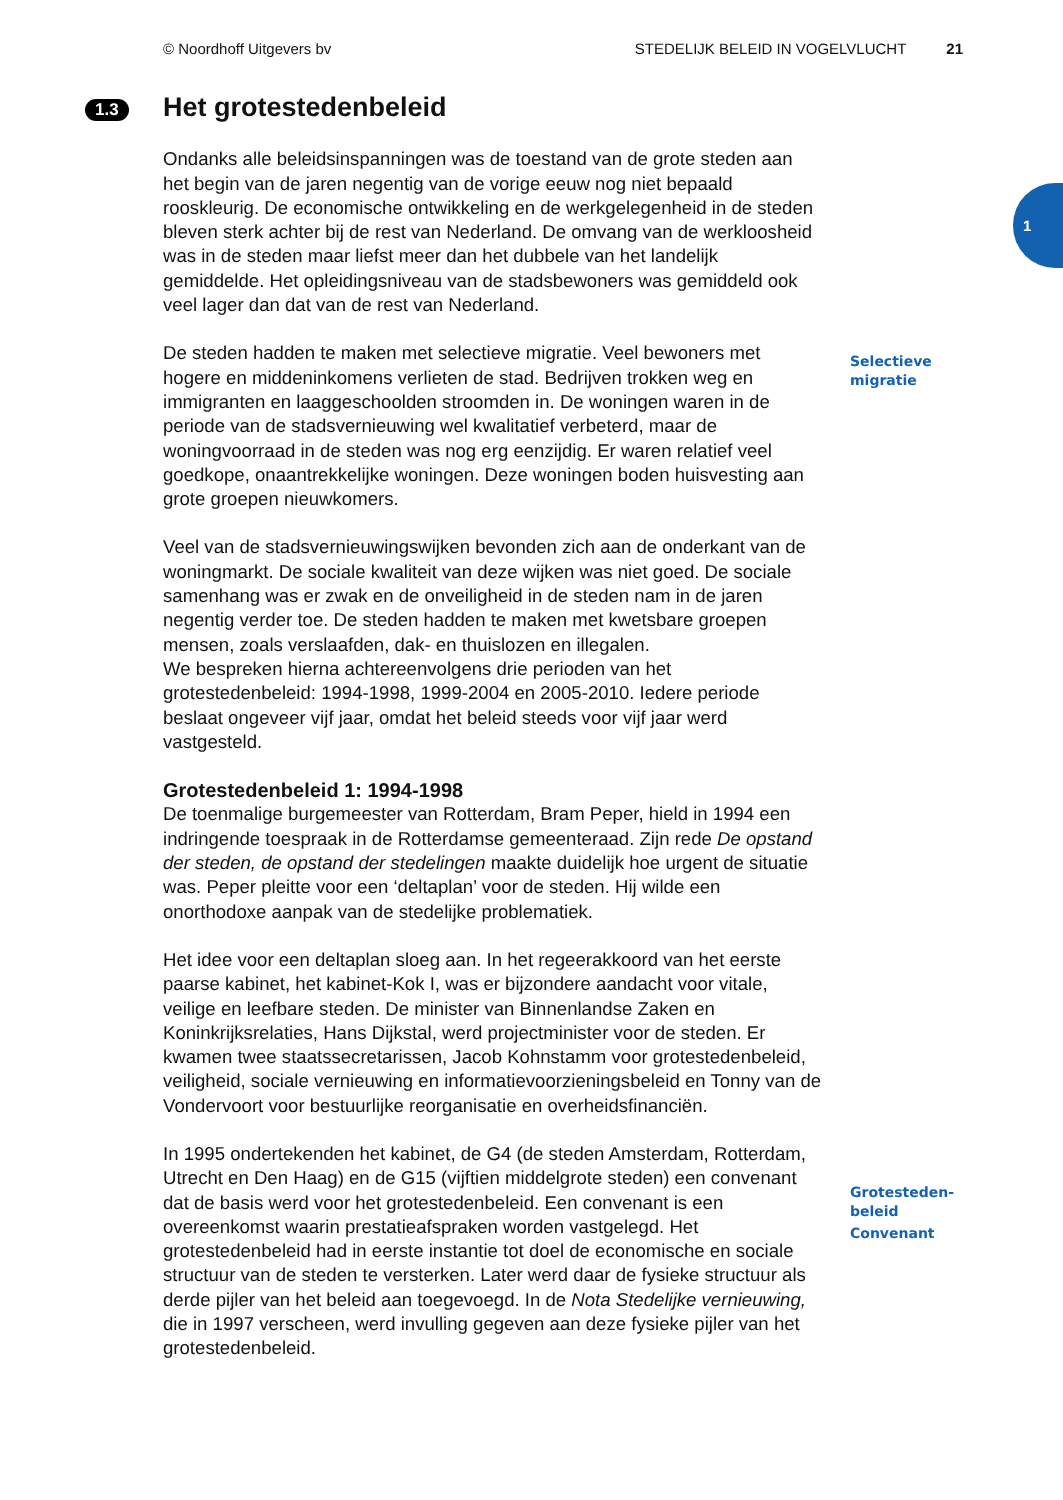© Noordhoff Uitgevers bv STEDELIJK BELEID IN VOGELVLUCHT 21
1
1.3 Het grotestedenbeleid
Ondanks alle beleidsinspanningen was de toestand van de grote steden aan het begin van de jaren negentig van de vorige eeuw nog niet bepaald rooskleurig. De economische ontwikkeling en de werkgelegenheid in de steden bleven sterk achter bij de rest van Nederland. De omvang van de werkloosheid was in de steden maar liefst meer dan het dubbele van het landelijk gemiddelde. Het opleidingsniveau van de stadsbewoners was gemiddeld ook veel lager dan dat van de rest van Nederland.
De steden hadden te maken met selectieve migratie. Veel bewoners met hogere en middeninkomens verlieten de stad. Bedrijven trokken weg en immigranten en laaggeschoolden stroomden in. De woningen waren in de periode van de stadsvernieuwing wel kwalitatief verbeterd, maar de woningvoorraad in de steden was nog erg eenzijdig. Er waren relatief veel goedkope, onaantrekkelijke woningen. Deze woningen boden huisvesting aan grote groepen nieuwkomers.
Veel van de stadsvernieuwingswijken bevonden zich aan de onderkant van de woningmarkt. De sociale kwaliteit van deze wijken was niet goed. De sociale samenhang was er zwak en de onveiligheid in de steden nam in de jaren negentig verder toe. De steden hadden te maken met kwetsbare groepen mensen, zoals verslaafden, dak- en thuislozen en illegalen.
We bespreken hierna achtereenvolgens drie perioden van het grotestedenbeleid: 1994-1998, 1999-2004 en 2005-2010. Iedere periode beslaat ongeveer vijf jaar, omdat het beleid steeds voor vijf jaar werd vastgesteld.
Grotestedenbeleid 1: 1994-1998
De toenmalige burgemeester van Rotterdam, Bram Peper, hield in 1994 een indringende toespraak in de Rotterdamse gemeenteraad. Zijn rede De opstand der steden, de opstand der stedelingen maakte duidelijk hoe urgent de situatie was. Peper pleitte voor een ‘deltaplan’ voor de steden. Hij wilde een onorthodoxe aanpak van de stedelijke problematiek.
Het idee voor een deltaplan sloeg aan. In het regeerakkoord van het eerste paarse kabinet, het kabinet-Kok I, was er bijzondere aandacht voor vitale, veilige en leefbare steden. De minister van Binnenlandse Zaken en Koninkrijksrelaties, Hans Dijkstal, werd projectminister voor de steden. Er kwamen twee staatssecretarissen, Jacob Kohnstamm voor grotestedenbeleid, veiligheid, sociale vernieuwing en informatievoorzieningsbeleid en Tonny van de Vondervoort voor bestuurlijke reorganisatie en overheidsfinanciën.
In 1995 ondertekenden het kabinet, de G4 (de steden Amsterdam, Rotterdam, Utrecht en Den Haag) en de G15 (vijftien middelgrote steden) een convenant dat de basis werd voor het grotestedenbeleid. Een convenant is een overeenkomst waarin prestatieafspraken worden vastgelegd. Het grotestedenbeleid had in eerste instantie tot doel de economische en sociale structuur van de steden te versterken. Later werd daar de fysieke structuur als derde pijler van het beleid aan toegevoegd. In de Nota Stedelijke vernieuwing, die in 1997 verscheen, werd invulling gegeven aan deze fysieke pijler van het grotestedenbeleid.
Selectieve
migratie
Grotesteden-
beleid
Convenant